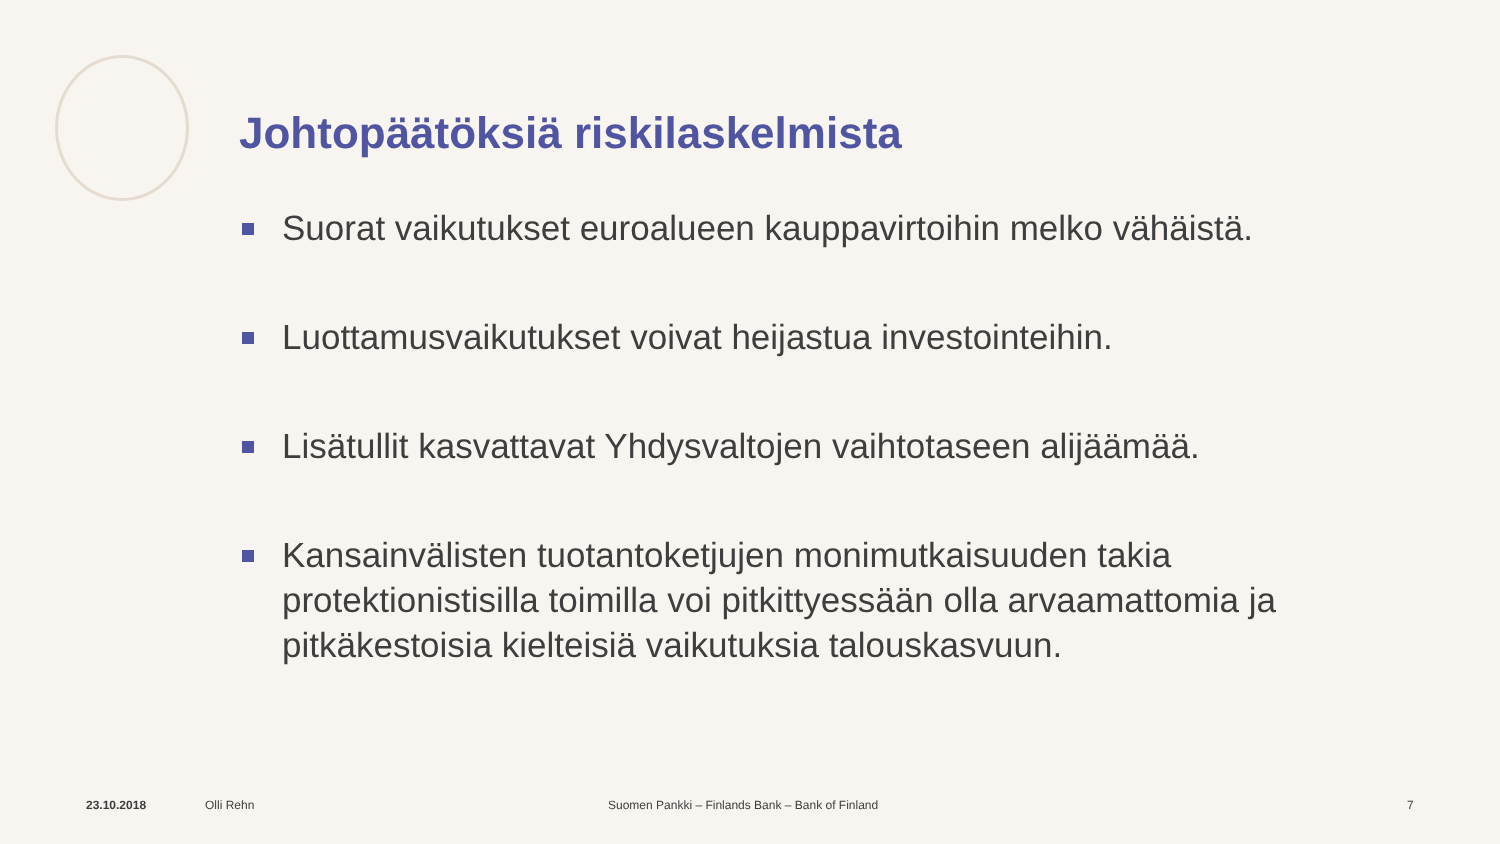Johtopäätöksiä riskilaskelmista
Suorat vaikutukset euroalueen kauppavirtoihin melko vähäistä.
Luottamusvaikutukset voivat heijastua investointeihin.
Lisätullit kasvattavat Yhdysvaltojen vaihtotaseen alijäämää.
Kansainvälisten tuotantoketjujen monimutkaisuuden takia protektionistisilla toimilla voi pitkittyessään olla arvaamattomia ja pitkäkestoisia kielteisiä vaikutuksia talouskasvuun.
23.10.2018 Olli Rehn
Suomen Pankki – Finlands Bank – Bank of Finland
7